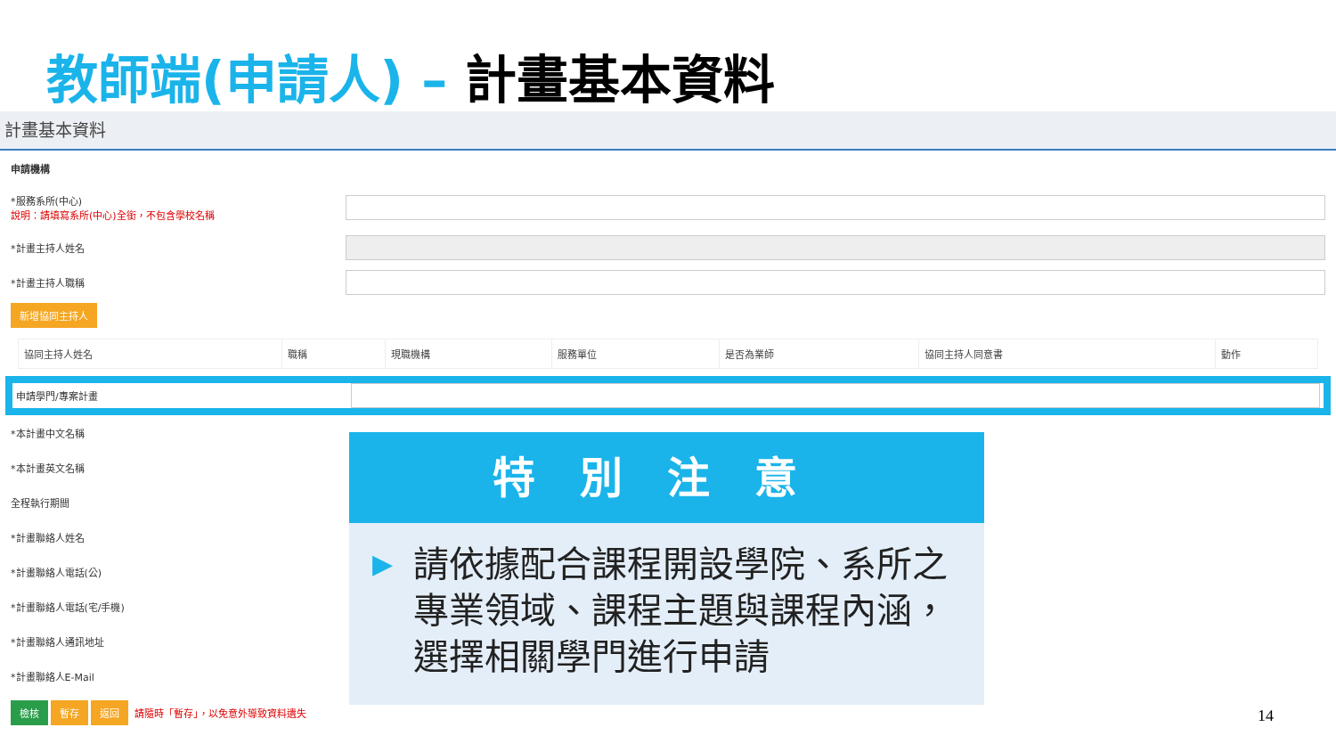教師端(申請人) – 計畫基本資料
計畫基本資料
申請機構
*服務系所(中心)
說明：請填寫系所(中心)全銜，不包含學校名稱
*計畫主持人姓名
*計畫主持人職稱
新增協同主持人
| 協同主持人姓名 | 職稱 | 現職機構 | 服務單位 | 是否為業師 | 協同主持人同意書 | 動作 |
申請學門/專案計畫
*本計畫中文名稱
*本計畫英文名稱
全程執行期間
*計畫聯絡人姓名
*計畫聯絡人電話(公)
*計畫聯絡人電話(宅/手機)
*計畫聯絡人通訊地址
*計畫聯絡人E-Mail
檢核 暫存 返回 請隨時「暫存」，以免意外導致資料遺失
特別注意
▶ 請依據配合課程開設學院、系所之專業領域、課程主題與課程內涵，選擇相關學門進行申請
14